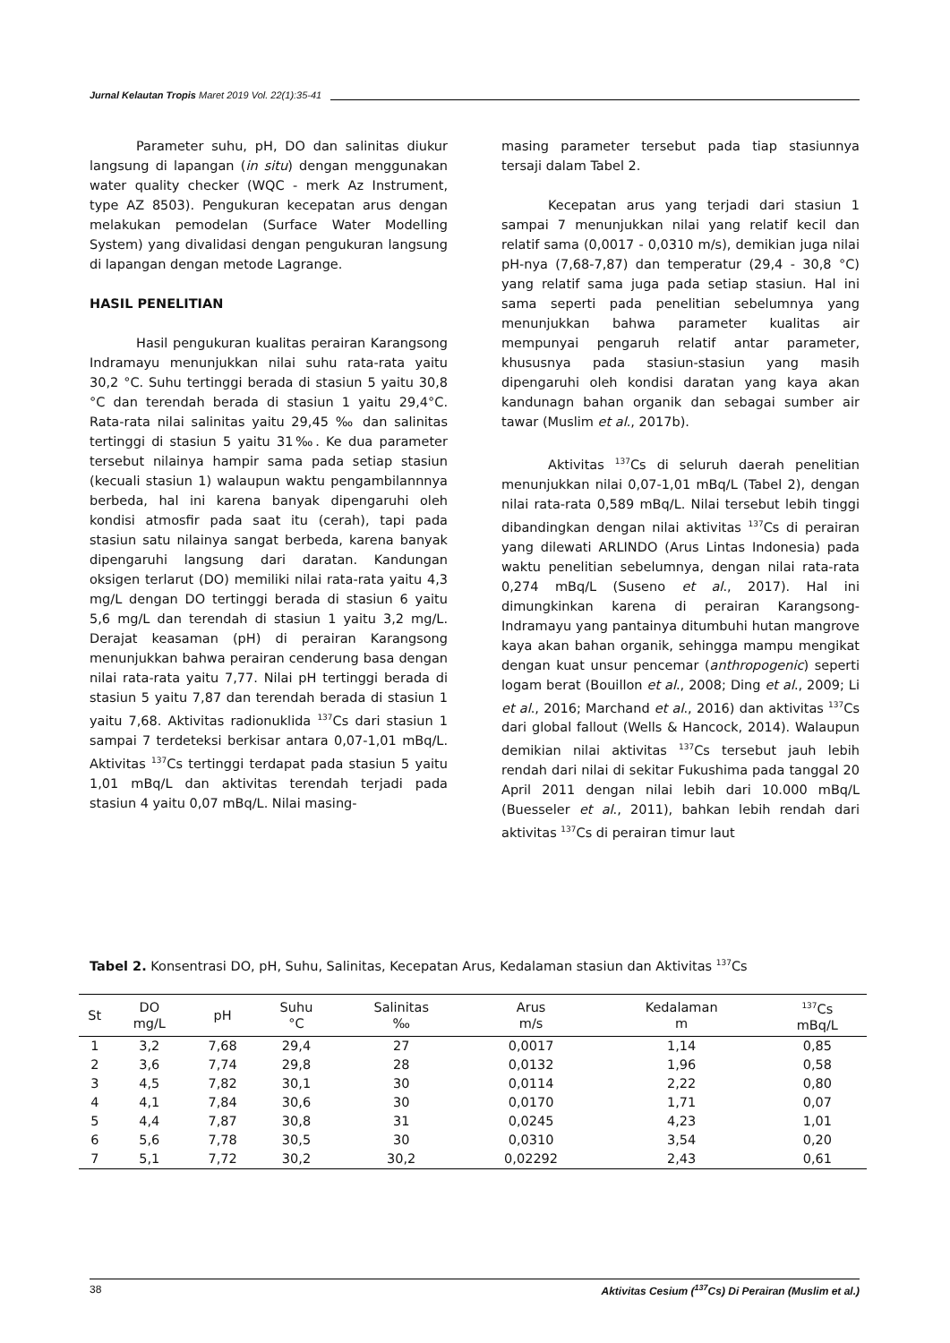Jurnal Kelautan Tropis Maret 2019 Vol. 22(1):35-41
Parameter suhu, pH, DO dan salinitas diukur langsung di lapangan (in situ) dengan menggunakan water quality checker (WQC - merk Az Instrument, type AZ 8503). Pengukuran kecepatan arus dengan melakukan pemodelan (Surface Water Modelling System) yang divalidasi dengan pengukuran langsung di lapangan dengan metode Lagrange.
HASIL PENELITIAN
Hasil pengukuran kualitas perairan Karangsong Indramayu menunjukkan nilai suhu rata-rata yaitu 30,2 °C. Suhu tertinggi berada di stasiun 5 yaitu 30,8 °C dan terendah berada di stasiun 1 yaitu 29,4°C. Rata-rata nilai salinitas yaitu 29,45 ‰ dan salinitas tertinggi di stasiun 5 yaitu 31‰. Ke dua parameter tersebut nilainya hampir sama pada setiap stasiun (kecuali stasiun 1) walaupun waktu pengambilannnya berbeda, hal ini karena banyak dipengaruhi oleh kondisi atmosfir pada saat itu (cerah), tapi pada stasiun satu nilainya sangat berbeda, karena banyak dipengaruhi langsung dari daratan. Kandungan oksigen terlarut (DO) memiliki nilai rata-rata yaitu 4,3 mg/L dengan DO tertinggi berada di stasiun 6 yaitu 5,6 mg/L dan terendah di stasiun 1 yaitu 3,2 mg/L. Derajat keasaman (pH) di perairan Karangsong menunjukkan bahwa perairan cenderung basa dengan nilai rata-rata yaitu 7,77. Nilai pH tertinggi berada di stasiun 5 yaitu 7,87 dan terendah berada di stasiun 1 yaitu 7,68. Aktivitas radionuklida <sup>137</sup>Cs dari stasiun 1 sampai 7 terdeteksi berkisar antara 0,07-1,01 mBq/L. Aktivitas <sup>137</sup>Cs tertinggi terdapat pada stasiun 5 yaitu 1,01 mBq/L dan aktivitas terendah terjadi pada stasiun 4 yaitu 0,07 mBq/L. Nilai masing-
masing parameter tersebut pada tiap stasiunnya tersaji dalam Tabel 2.
Kecepatan arus yang terjadi dari stasiun 1 sampai 7 menunjukkan nilai yang relatif kecil dan relatif sama (0,0017 - 0,0310 m/s), demikian juga nilai pH-nya (7,68-7,87) dan temperatur (29,4 - 30,8 °C) yang relatif sama juga pada setiap stasiun. Hal ini sama seperti pada penelitian sebelumnya yang menunjukkan bahwa parameter kualitas air mempunyai pengaruh relatif antar parameter, khususnya pada stasiun-stasiun yang masih dipengaruhi oleh kondisi daratan yang kaya akan kandunagn bahan organik dan sebagai sumber air tawar (Muslim et al., 2017b).
Aktivitas <sup>137</sup>Cs di seluruh daerah penelitian menunjukkan nilai 0,07-1,01 mBq/L (Tabel 2), dengan nilai rata-rata 0,589 mBq/L. Nilai tersebut lebih tinggi dibandingkan dengan nilai aktivitas <sup>137</sup>Cs di perairan yang dilewati ARLINDO (Arus Lintas Indonesia) pada waktu penelitian sebelumnya, dengan nilai rata-rata 0,274 mBq/L (Suseno et al., 2017). Hal ini dimungkinkan karena di perairan Karangsong-Indramayu yang pantainya ditumbuhi hutan mangrove kaya akan bahan organik, sehingga mampu mengikat dengan kuat unsur pencemar (anthropogenic) seperti logam berat (Bouillon et al., 2008; Ding et al., 2009; Li et al., 2016; Marchand et al., 2016) dan aktivitas <sup>137</sup>Cs dari global fallout (Wells & Hancock, 2014). Walaupun demikian nilai aktivitas <sup>137</sup>Cs tersebut jauh lebih rendah dari nilai di sekitar Fukushima pada tanggal 20 April 2011 dengan nilai lebih dari 10.000 mBq/L (Buesseler et al., 2011), bahkan lebih rendah dari aktivitas <sup>137</sup>Cs di perairan timur laut
Tabel 2. Konsentrasi DO, pH, Suhu, Salinitas, Kecepatan Arus, Kedalaman stasiun dan Aktivitas <sup>137</sup>Cs
| St | DO mg/L | pH | Suhu °C | Salinitas ‰ | Arus m/s | Kedalaman m | <sup>137</sup>Cs mBq/L |
| --- | --- | --- | --- | --- | --- | --- | --- |
| 1 | 3,2 | 7,68 | 29,4 | 27 | 0,0017 | 1,14 | 0,85 |
| 2 | 3,6 | 7,74 | 29,8 | 28 | 0,0132 | 1,96 | 0,58 |
| 3 | 4,5 | 7,82 | 30,1 | 30 | 0,0114 | 2,22 | 0,80 |
| 4 | 4,1 | 7,84 | 30,6 | 30 | 0,0170 | 1,71 | 0,07 |
| 5 | 4,4 | 7,87 | 30,8 | 31 | 0,0245 | 4,23 | 1,01 |
| 6 | 5,6 | 7,78 | 30,5 | 30 | 0,0310 | 3,54 | 0,20 |
| 7 | 5,1 | 7,72 | 30,2 | 30,2 | 0,02292 | 2,43 | 0,61 |
38 Aktivitas Cesium (<sup>137</sup>Cs) Di Perairan (Muslim et al.)